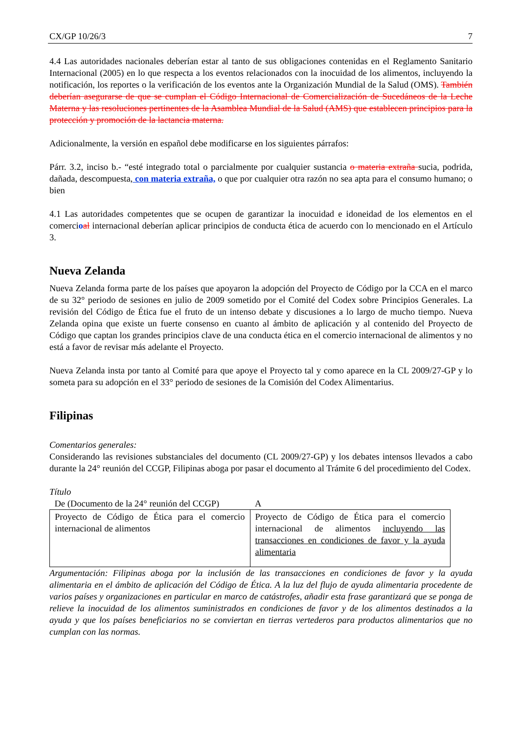CX/GP 10/26/3 7
4.4 Las autoridades nacionales deberían estar al tanto de sus obligaciones contenidas en el Reglamento Sanitario Internacional (2005) en lo que respecta a los eventos relacionados con la inocuidad de los alimentos, incluyendo la notificación, los reportes o la verificación de los eventos ante la Organización Mundial de la Salud (OMS). También deberían asegurarse de que se cumplan el Código Internacional de Comercialización de Sucedáneos de la Leche Materna y las resoluciones pertinentes de la Asamblea Mundial de la Salud (AMS) que establecen principios para la protección y promoción de la lactancia materna.
Adicionalmente, la versión en español debe modificarse en los siguientes párrafos:
Párr. 3.2, inciso b.- “esté integrado total o parcialmente por cualquier sustancia o materia extraña sucia, podrida, dañada, descompuesta, con materia extraña, o que por cualquier otra razón no sea apta para el consumo humano; o bien
4.1 Las autoridades competentes que se ocupen de garantizar la inocuidad e idoneidad de los elementos en el comercioal internacional deberían aplicar principios de conducta ética de acuerdo con lo mencionado en el Artículo 3.
Nueva Zelanda
Nueva Zelanda forma parte de los países que apoyaron la adopción del Proyecto de Código por la CCA en el marco de su 32° periodo de sesiones en julio de 2009 sometido por el Comité del Codex sobre Principios Generales. La revisión del Código de Ética fue el fruto de un intenso debate y discusiones a lo largo de mucho tiempo. Nueva Zelanda opina que existe un fuerte consenso en cuanto al ámbito de aplicación y al contenido del Proyecto de Código que captan los grandes principios clave de una conducta ética en el comercio internacional de alimentos y no está a favor de revisar más adelante el Proyecto.
Nueva Zelanda insta por tanto al Comité para que apoye el Proyecto tal y como aparece en la CL 2009/27-GP y lo someta para su adopción en el 33° periodo de sesiones de la Comisión del Codex Alimentarius.
Filipinas
Comentarios generales:
Considerando las revisiones substanciales del documento (CL 2009/27-GP) y los debates intensos llevados a cabo durante la 24° reunión del CCGP, Filipinas aboga por pasar el documento al Trámite 6 del procedimiento del Codex.
Título
| De (Documento de la 24° reunión del CCGP) | A |
| Proyecto de Código de Ética para el comercio internacional de alimentos | Proyecto de Código de Ética para el comercio internacional de alimentos incluyendo las transacciones en condiciones de favor y la ayuda alimentaria |
Argumentación: Filipinas aboga por la inclusión de las transacciones en condiciones de favor y la ayuda alimentaria en el ámbito de aplicación del Código de Ética. A la luz del flujo de ayuda alimentaria procedente de varios países y organizaciones en particular en marco de catástrofes, añadir esta frase garantizará que se ponga de relieve la inocuidad de los alimentos suministrados en condiciones de favor y de los alimentos destinados a la ayuda y que los países beneficiarios no se conviertan en tierras vertederos para productos alimentarios que no cumplan con las normas.